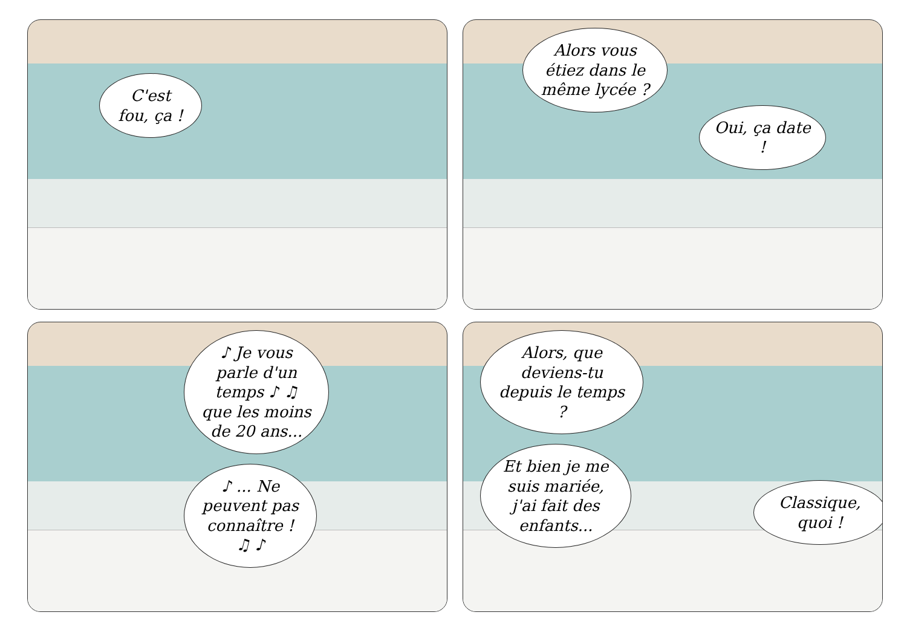C'est fou, ça !
Alors vous étiez dans le même lycée ?
Oui, ça date !
♪ Je vous parle d'un temps ♪ ♫ que les moins de 20 ans...
♪ ... Ne peuvent pas connaître ! ♫ ♪
Alors, que deviens-tu depuis le temps ?
Et bien je me suis mariée, j'ai fait des enfants...
Classique, quoi !